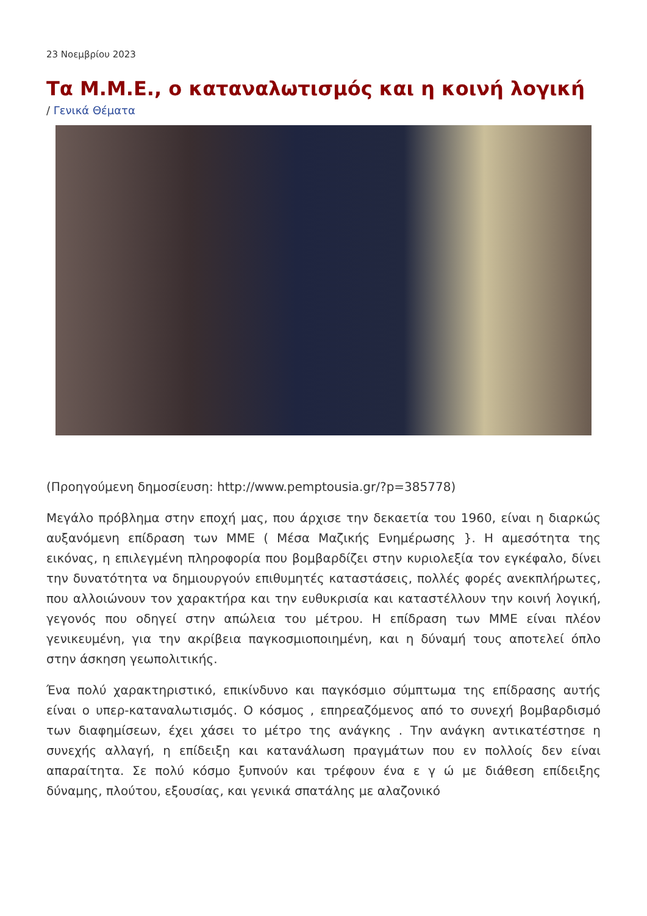23 Νοεμβρίου 2023
Τα Μ.Μ.Ε., ο καταναλωτισμός και η κοινή λογική
/ Γενικά Θέματα
(Προηγούμενη δημοσίευση: http://www.pemptousia.gr/?p=385778)
Μεγάλο πρόβλημα στην εποχή μας, που άρχισε την δεκαετία του 1960, είναι η διαρκώς αυξανόμενη επίδραση των ΜΜΕ ( Μέσα Μαζικής Ενημέρωσης }. Η αμεσότητα της εικόνας, η επιλεγμένη πληροφορία που βομβαρδίζει στην κυριολεξία τον εγκέφαλο, δίνει την δυνατότητα να δημιουργούν επιθυμητές καταστάσεις, πολλές φορές ανεκπλήρωτες, που αλλοιώνουν τον χαρακτήρα και την ευθυκρισία και καταστέλλουν την κοινή λογική, γεγονός που οδηγεί στην απώλεια του μέτρου. Η επίδραση των ΜΜΕ είναι πλέον γενικευμένη, για την ακρίβεια παγκοσμιοποιημένη, και η δύναμή τους αποτελεί όπλο στην άσκηση γεωπολιτικής.
Ένα πολύ χαρακτηριστικό, επικίνδυνο και παγκόσμιο σύμπτωμα της επίδρασης αυτής είναι ο υπερ-καταναλωτισμός. Ο κόσμος , επηρεαζόμενος από το συνεχή βομβαρδισμό των διαφημίσεων, έχει χάσει το μέτρο της ανάγκης . Την ανάγκη αντικατέστησε η συνεχής αλλαγή, η επίδειξη και κατανάλωση πραγμάτων που εν πολλοίς δεν είναι απαραίτητα. Σε πολύ κόσμο ξυπνούν και τρέφουν ένα ε γ ώ με διάθεση επίδειξης δύναμης, πλούτου, εξουσίας, και γενικά σπατάλης με αλαζονικό